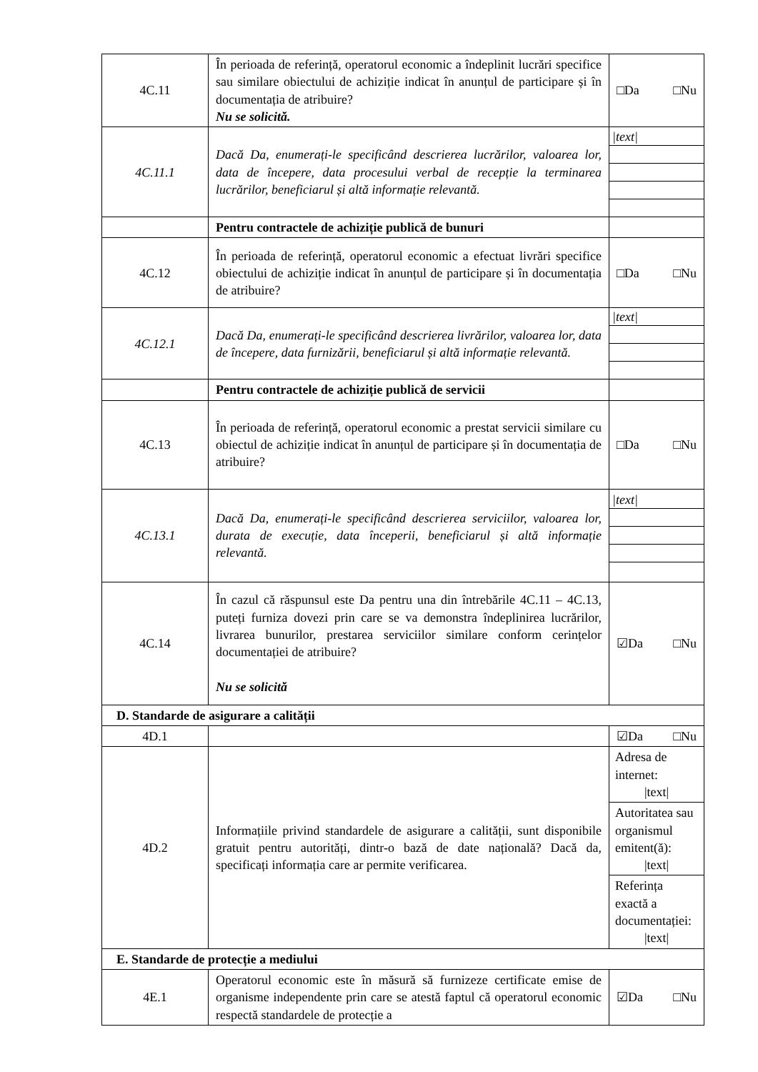| 4C.11 | În perioada de referință, operatorul economic a îndeplinit lucrări specifice sau similare obiectului de achiziție indicat în anunțul de participare și în documentația de atribuire? Nu se solicită. | □Da □Nu |
| 4C.11.1 | Dacă Da, enumerați-le specificând descrierea lucrărilor, valoarea lor, data de începere, data procesului verbal de recepție la terminarea lucrărilor, beneficiarul și altă informație relevantă. | /text/ |
| | Pentru contractele de achiziție publică de bunuri | |
| 4C.12 | În perioada de referință, operatorul economic a efectuat livrări specifice obiectului de achiziție indicat în anunțul de participare și în documentația de atribuire? | □Da □Nu |
| 4C.12.1 | Dacă Da, enumerați-le specificând descrierea livrărilor, valoarea lor, data de începere, data furnizării, beneficiarul și altă informație relevantă. | /text/ |
| | Pentru contractele de achiziție publică de servicii | |
| 4C.13 | În perioada de referință, operatorul economic a prestat servicii similare cu obiectul de achiziție indicat în anunțul de participare și în documentația de atribuire? | □Da □Nu |
| 4C.13.1 | Dacă Da, enumerați-le specificând descrierea serviciilor, valoarea lor, durata de execuție, data începerii, beneficiarul și altă informație relevantă. | /text/ |
| 4C.14 | În cazul că răspunsul este Da pentru una din întrebările 4C.11 – 4C.13, puteți furniza dovezi prin care se va demonstra îndeplinirea lucrărilor, livrarea bunurilor, prestarea serviciilor similare conform cerințelor documentației de atribuire? Nu se solicită | ☑Da □Nu |
| D. Standarde de asigurare a calității | | |
| 4D.1 | | ☑Da □Nu |
| 4D.2 | Informațiile privind standardele de asigurare a calității, sunt disponibile gratuit pentru autorități, dintr-o bază de date națională? Dacă da, specificați informația care ar permite verificarea. | Adresa de internet: /text/ Autoritatea sau organismul emitent(ă): /text/ Referința exactă a documentației: /text/ |
| E. Standarde de protecție a mediului | | |
| 4E.1 | Operatorul economic este în măsură să furnizeze certificate emise de organisme independente prin care se atestă faptul că operatorul economic respectă standardele de protecție a | ☑Da □Nu |